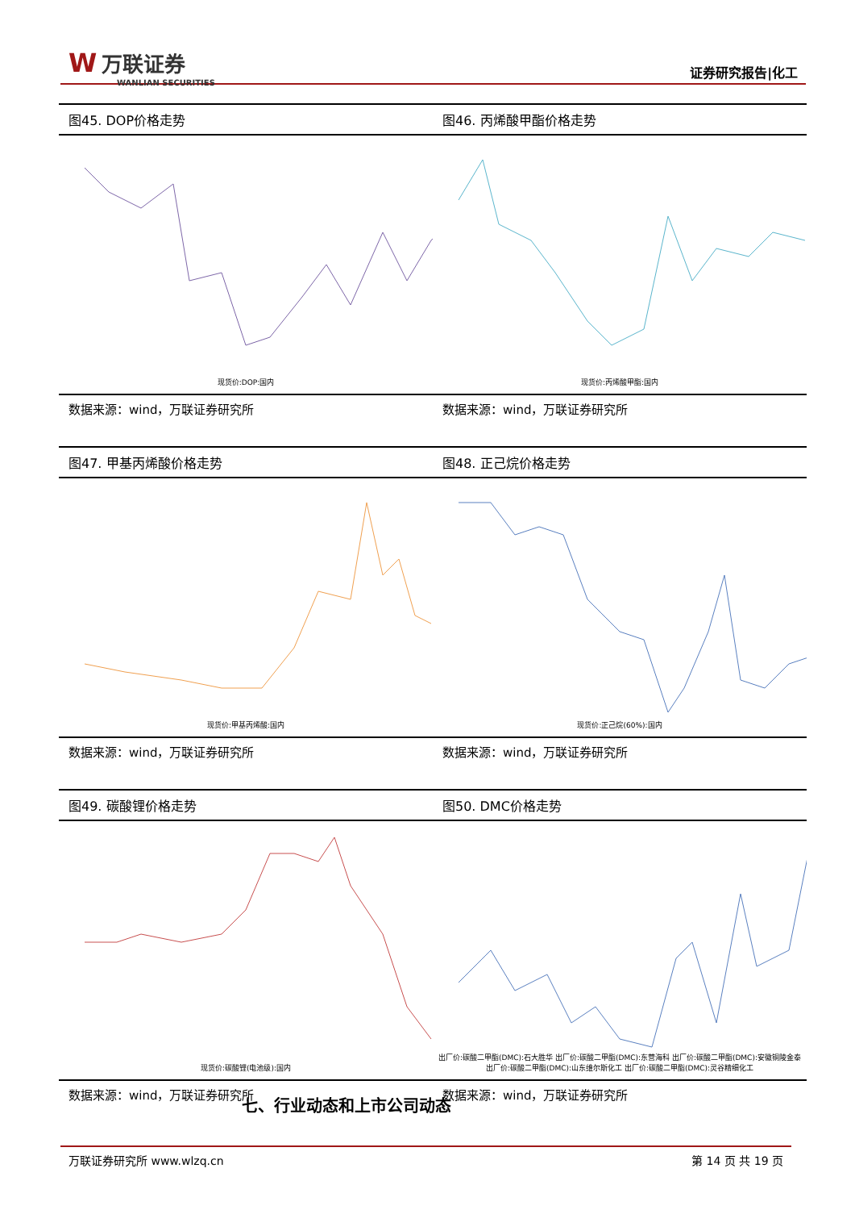W万联证券
WANLIAN SECURITIES
证券研究报告|化工
图45. DOP价格走势
现货价:DOP:国内
数据来源：wind，万联证券研究所
图46. 丙烯酸甲酯价格走势
现货价:丙烯酸甲酯:国内
数据来源：wind，万联证券研究所
图47. 甲基丙烯酸价格走势
现货价:甲基丙烯酸:国内
数据来源：wind，万联证券研究所
图48. 正己烷价格走势
现货价:正己烷(60%):国内
数据来源：wind，万联证券研究所
图49. 碳酸锂价格走势
现货价:碳酸锂(电池级):国内
数据来源：wind，万联证券研究所
图50. DMC价格走势
出厂价:碳酸二甲酯(DMC):石大胜华 出厂价:碳酸二甲酯(DMC):东营海科 出厂价:碳酸二甲酯(DMC):安徽铜陵金泰
出厂价:碳酸二甲酯(DMC):山东维尔斯化工 出厂价:碳酸二甲酯(DMC):灵谷精细化工
数据来源：wind，万联证券研究所
七、行业动态和上市公司动态
万联证券研究所 www.wlzq.cn 第 14 页 共 19 页